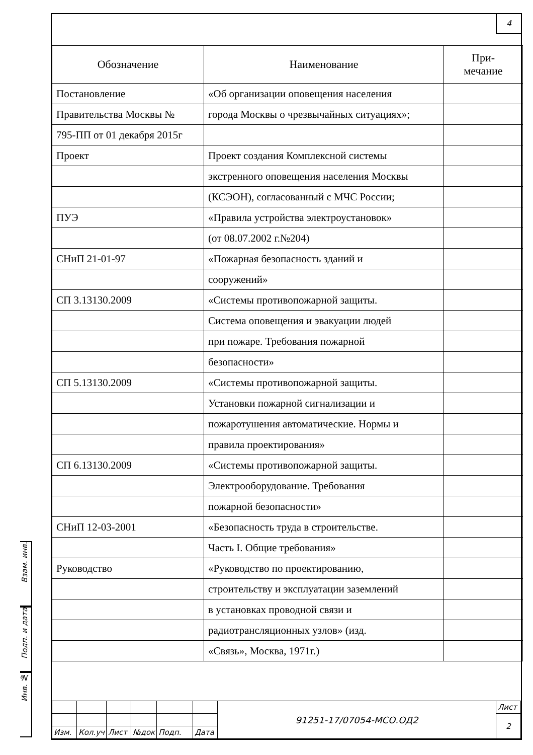Взам. инв.
Подп. и дата
Инв. №
4
| Обозначение | Наименование | При- мечание |
| --- | --- | --- |
| Постановление | «Об организации оповещения населения | |
| Правительства Москвы № | города Москвы о чрезвычайных ситуациях»; | |
| 795-ПП от 01 декабря 2015г | | |
| Проект | Проект создания Комплексной системы | |
| | экстренного оповещения населения Москвы | |
| | (КСЭОН), согласованный с МЧС России; | |
| ПУЭ | «Правила устройства электроустановок» | |
| | (от 08.07.2002 г.№204) | |
| СНиП 21-01-97 | «Пожарная безопасность зданий и | |
| | сооружений» | |
| СП 3.13130.2009 | «Системы противопожарной защиты. | |
| | Система оповещения и эвакуации людей | |
| | при пожаре. Требования пожарной | |
| | безопасности» | |
| СП 5.13130.2009 | «Системы противопожарной защиты. | |
| | Установки пожарной сигнализации и | |
| | пожаротушения автоматические. Нормы и | |
| | правила проектирования» | |
| СП 6.13130.2009 | «Системы противопожарной защиты. | |
| | Электрооборудование. Требования | |
| | пожарной безопасности» | |
| СНиП 12-03-2001 | «Безопасность труда в строительстве. | |
| | Часть I. Общие требования» | |
| Руководство | «Руководство по проектированию, | |
| | строительству и эксплуатации заземлений | |
| | в установках проводной связи и | |
| | радиотрансляционных узлов» (изд. | |
| | «Связь», Москва, 1971г.) | |
| | | | | | | 91251-17/07054-МСО.ОД2 | Лист |
| | | | | | | | 2 |
| Изм. | Кол.уч | Лист | №док | Подп. | Дата | | |